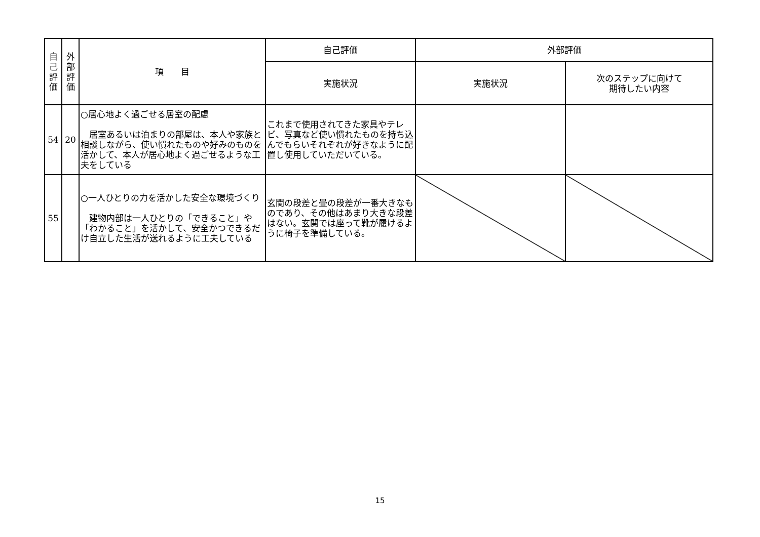| 自 己 評 価 | 外 部 評 価 | 項 目 | 自己評価 | 外部評価 | |
| --- | --- | --- | --- | --- | --- |
| | | | 実施状況 | 実施状況 | 次のステップに向けて 期待したい内容 |
| 54 | 20 | ○居心地よく過ごせる居室の配慮 居室あるいは泊まりの部屋は、本人や家族と相談しながら、使い慣れたものや好みのものを活かして、本人が居心地よく過ごせるような工夫をしている | これまで使用されてきた家具やテレビ、写真など使い慣れたものを持ち込んでもらいそれぞれが好きなように配置し使用していただいている。 | | |
| 55 | | ○一人ひとりの力を活かした安全な環境づくり 建物内部は一人ひとりの「できること」や「わかること」を活かして、安全かつできるだけ自立した生活が送れるように工夫している | 玄関の段差と畳の段差が一番大きなものであり、その他はあまり大きな段差はない。玄関では座って靴が履けるように椅子を準備している。 | | |
15